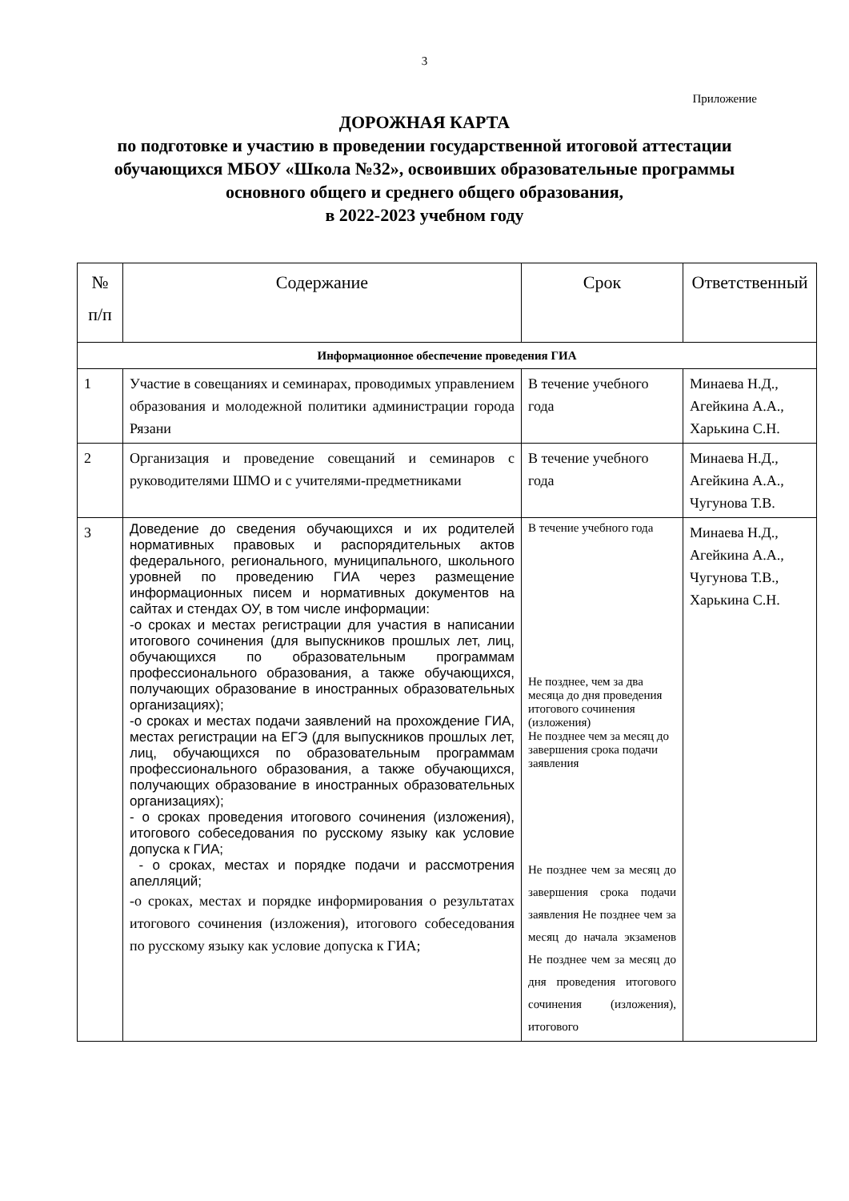3
Приложение
ДОРОЖНАЯ КАРТА
по подготовке и участию в проведении государственной итоговой аттестации
обучающихся МБОУ «Школа №32», освоивших образовательные программы основного общего и среднего общего образования,
в 2022-2023 учебном году
| № п/п | Содержание | Срок | Ответственный |
| --- | --- | --- | --- |
| Информационное обеспечение проведения ГИА | | | |
| 1 | Участие в совещаниях и семинарах, проводимых управлением образования и молодежной политики администрации города Рязани | В течение учебного года | Минаева Н.Д., Агейкина А.А., Харькина С.Н. |
| 2 | Организация и проведение совещаний и семинаров с руководителями ШМО и с учителями-предметниками | В течение учебного года | Минаева Н.Д., Агейкина А.А., Чугунова Т.В. |
| 3 | Доведение до сведения обучающихся и их родителей нормативных правовых и распорядительных актов федерального, регионального, муниципального, школьного уровней по проведению ГИА через размещение информационных писем и нормативных документов на сайтах и стендах ОУ, в том числе информации: -о сроках и местах регистрации для участия в написании итогового сочинения (для выпускников прошлых лет, лиц, обучающихся по образовательным программам профессионального образования, а также обучающихся, получающих образование в иностранных образовательных организациях); -о сроках и местах подачи заявлений на прохождение ГИА, местах регистрации на ЕГЭ (для выпускников прошлых лет, лиц, обучающихся по образовательным программам профессионального образования, а также обучающихся, получающих образование в иностранных образовательных организациях); - о сроках проведения итогового сочинения (изложения), итогового собеседования по русскому языку как условие допуска к ГИА; - о сроках, местах и порядке подачи и рассмотрения апелляций; -о сроках, местах и порядке информирования о результатах итогового сочинения (изложения), итогового собеседования по русскому языку как условие допуска к ГИА; | В течение учебного года Не позднее, чем за два месяца до дня проведения итогового сочинения (изложения) Не позднее чем за месяц до завершения срока подачи заявления Не позднее чем за месяц до завершения срока подачи заявления Не позднее чем за месяц до начала экзаменов Не позднее чем за месяц до дня проведения итогового сочинения (изложения), итогового | Минаева Н.Д., Агейкина А.А., Чугунова Т.В., Харькина С.Н. |